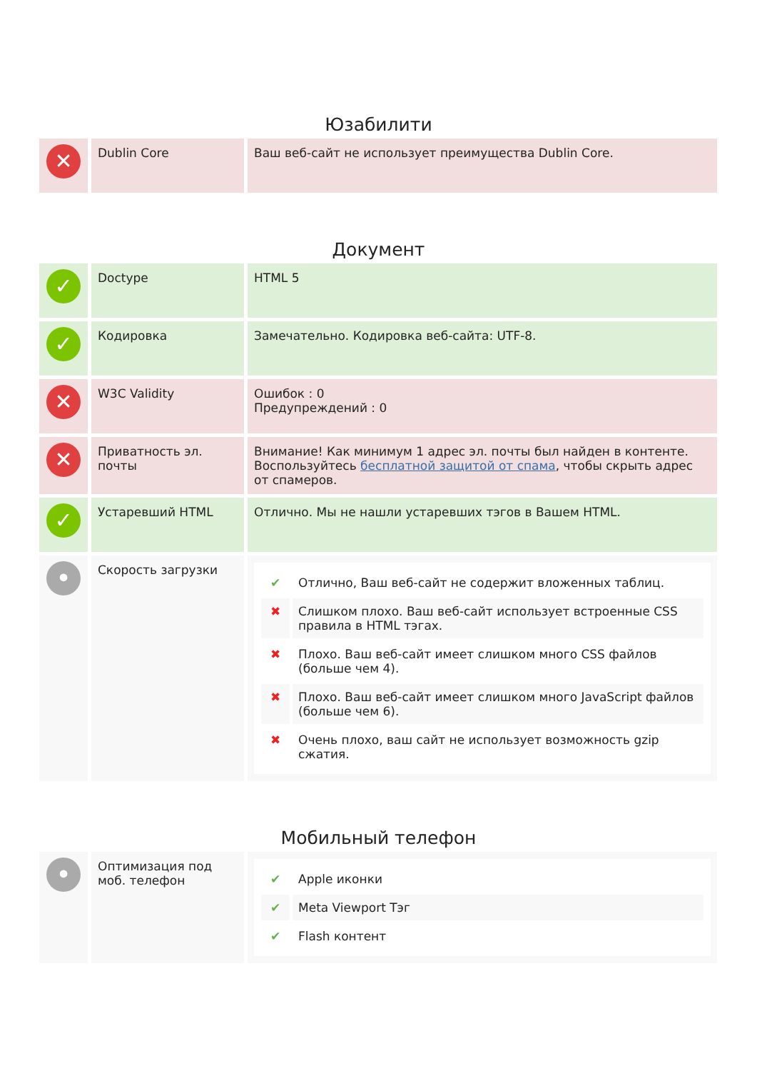Юзабилити
| ✕ | Dublin Core | Ваш веб-сайт не использует преимущества Dublin Core. |
Документ
| ✓ | Doctype | HTML 5 |
| ✓ | Кодировка | Замечательно. Кодировка веб-сайта: UTF-8. |
| ✕ | W3C Validity | Ошибок : 0 Предупреждений : 0 |
| ✕ | Приватность эл. почты | Внимание! Как минимум 1 адрес эл. почты был найден в контенте. Воспользуйтесь бесплатной защитой от спама , чтобы скрыть адрес от спамеров. |
| ✓ | Устаревший HTML | Отлично. Мы не нашли устаревших тэгов в Вашем HTML. |
| • | Скорость загрузки | / ✔ / Отлично, Ваш веб-сайт не содержит вложенных таблиц. / / ✖ / Слишком плохо. Ваш веб-сайт использует встроенные CSS правила в HTML тэгах. / / ✖ / Плохо. Ваш веб-сайт имеет слишком много CSS файлов (больше чем 4). / / ✖ / Плохо. Ваш веб-сайт имеет слишком много JavaScript файлов (больше чем 6). / / ✖ / Очень плохо, ваш сайт не использует возможность gzip сжатия. / |
Мобильный телефон
| • | Оптимизация под моб. телефон | / ✔ / Apple иконки / / ✔ / Meta Viewport Тэг / / ✔ / Flash контент / |